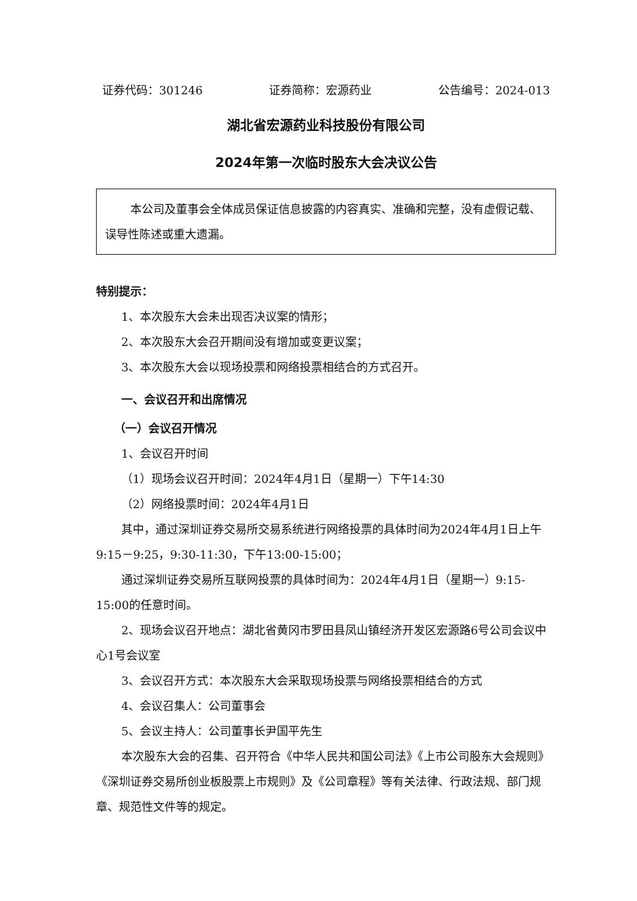证券代码：301246 证券简称：宏源药业 公告编号：2024-013
湖北省宏源药业科技股份有限公司
2024年第一次临时股东大会决议公告
本公司及董事会全体成员保证信息披露的内容真实、准确和完整，没有虚假记载、误导性陈述或重大遗漏。
特别提示：
1、本次股东大会未出现否决议案的情形；
2、本次股东大会召开期间没有增加或变更议案；
3、本次股东大会以现场投票和网络投票相结合的方式召开。
一、会议召开和出席情况
（一）会议召开情况
1、会议召开时间
（1）现场会议召开时间：2024年4月1日（星期一）下午14:30
（2）网络投票时间：2024年4月1日
其中，通过深圳证券交易所交易系统进行网络投票的具体时间为2024年4月1日上午9:15－9:25，9:30-11:30，下午13:00-15:00；
通过深圳证券交易所互联网投票的具体时间为：2024年4月1日（星期一）9:15-15:00的任意时间。
2、现场会议召开地点：湖北省黄冈市罗田县凤山镇经济开发区宏源路6号公司会议中心1号会议室
3、会议召开方式：本次股东大会采取现场投票与网络投票相结合的方式
4、会议召集人：公司董事会
5、会议主持人：公司董事长尹国平先生
本次股东大会的召集、召开符合《中华人民共和国公司法》《上市公司股东大会规则》《深圳证券交易所创业板股票上市规则》及《公司章程》等有关法律、行政法规、部门规章、规范性文件等的规定。